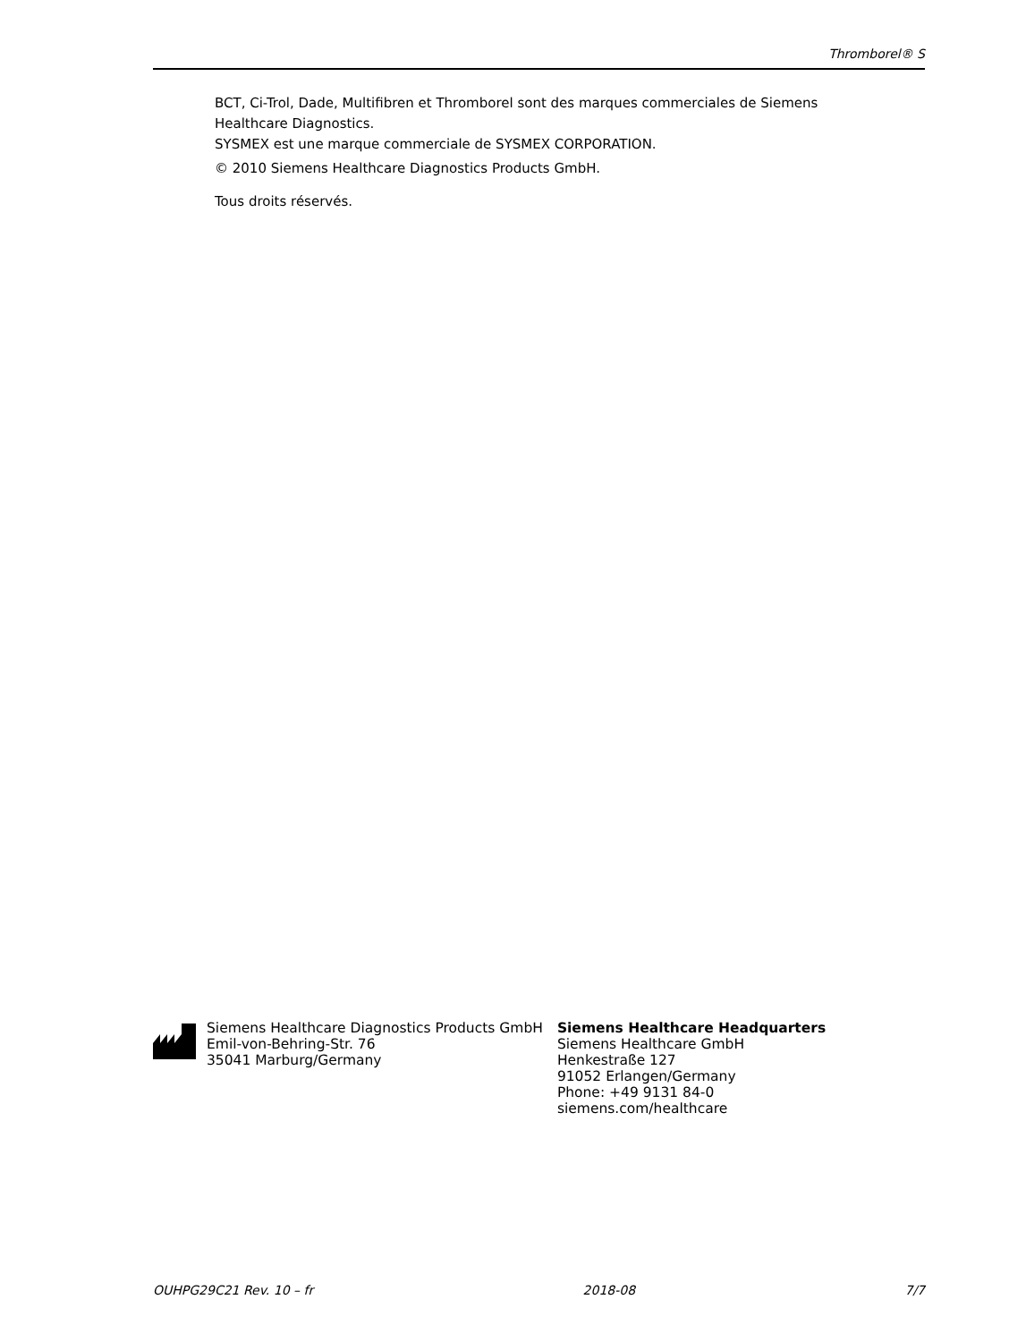Thromborel® S
BCT, Ci-Trol, Dade, Multifibren et Thromborel sont des marques commerciales de Siemens Healthcare Diagnostics.
SYSMEX est une marque commerciale de SYSMEX CORPORATION.
© 2010 Siemens Healthcare Diagnostics Products GmbH.
Tous droits réservés.
Siemens Healthcare Diagnostics Products GmbH
Emil-von-Behring-Str. 76
35041 Marburg/Germany
Siemens Healthcare Headquarters
Siemens Healthcare GmbH
Henkestraße 127
91052 Erlangen/Germany
Phone: +49 9131 84-0
siemens.com/healthcare
OUHPG29C21 Rev. 10 – fr 2018-08 7/7